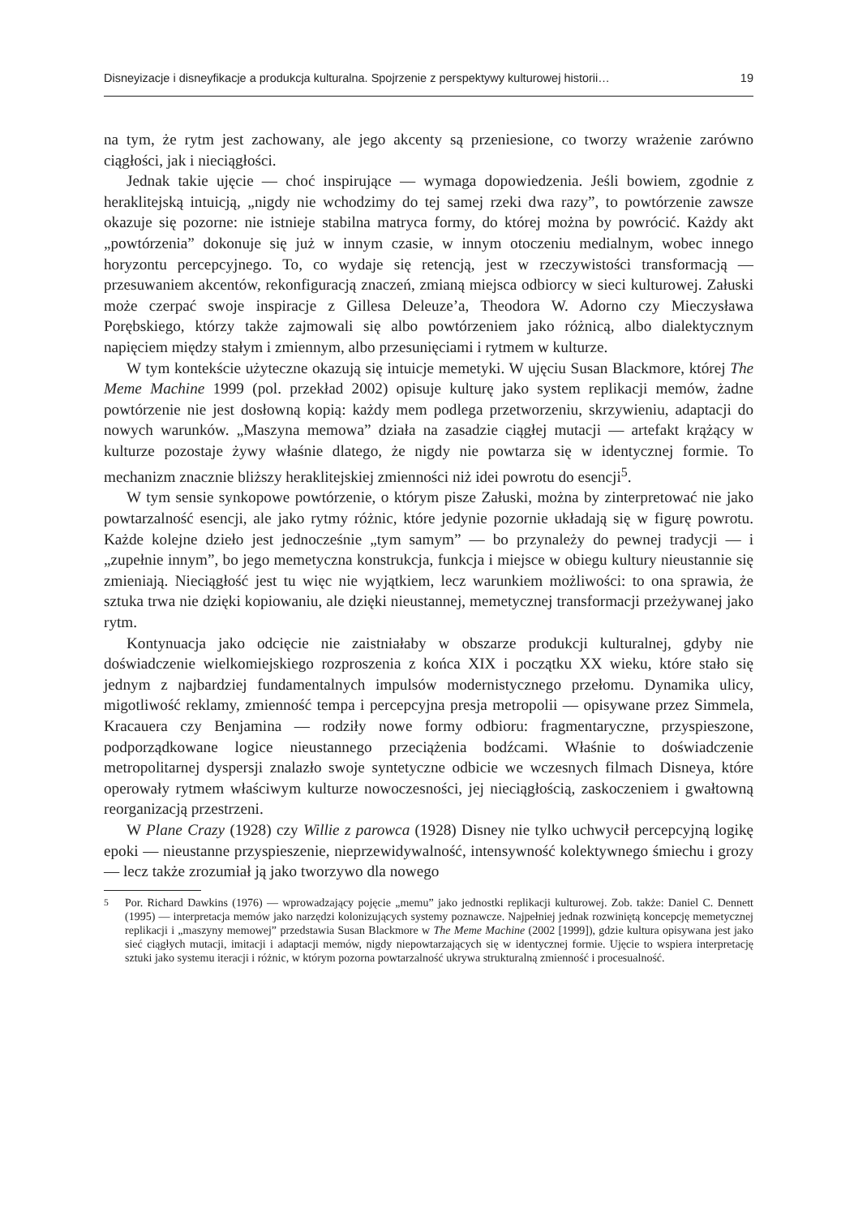Disneyizacje i disneyfikacje a produkcja kulturalna. Spojrzenie z perspektywy kulturowej historii… 19
na tym, że rytm jest zachowany, ale jego akcenty są przeniesione, co tworzy wrażenie zarówno ciągłości, jak i nieciągłości.
Jednak takie ujęcie — choć inspirujące — wymaga dopowiedzenia. Jeśli bowiem, zgodnie z heraklitejską intuicją, „nigdy nie wchodzimy do tej samej rzeki dwa razy”, to powtórzenie zawsze okazuje się pozorne: nie istnieje stabilna matryca formy, do której można by powrócić. Każdy akt „powtórzenia” dokonuje się już w innym czasie, w innym otoczeniu medialnym, wobec innego horyzontu percepcyjnego. To, co wydaje się retencją, jest w rzeczywistości transformacją — przesuwaniem akcentów, rekonfiguracją znaczeń, zmianą miejsca odbiorcy w sieci kulturowej. Załuski może czerpać swoje inspiracje z Gillesa Deleuze’a, Theodora W. Adorno czy Mieczysława Porębskiego, którzy także zajmowali się albo powtórzeniem jako różnicą, albo dialektycznym napięciem między stałym i zmiennym, albo przesunięciami i rytmem w kulturze.
W tym kontekście użyteczne okazują się intuicje memetyki. W ujęciu Susan Blackmore, której The Meme Machine 1999 (pol. przekład 2002) opisuje kulturę jako system replikacji memów, żadne powtórzenie nie jest dosłowną kopią: każdy mem podlega przetworzeniu, skrzywieniu, adaptacji do nowych warunków. „Maszyna memowa” działa na zasadzie ciągłej mutacji — artefakt krążący w kulturze pozostaje żywy właśnie dlatego, że nigdy nie powtarza się w identycznej formie. To mechanizm znacznie bliższy heraklitejskiej zmienności niż idei powrotu do esencji<sup>5</sup>.
W tym sensie synkopowe powtórzenie, o którym pisze Załuski, można by zinterpretować nie jako powtarzalność esencji, ale jako rytmy różnic, które jedynie pozornie układają się w figurę powrotu. Każde kolejne dzieło jest jednocześnie „tym samym” — bo przynależy do pewnej tradycji — i „zupełnie innym”, bo jego memetyczna konstrukcja, funkcja i miejsce w obiegu kultury nieustannie się zmieniają. Nieciągłość jest tu więc nie wyjątkiem, lecz warunkiem możliwości: to ona sprawia, że sztuka trwa nie dzięki kopiowaniu, ale dzięki nieustannej, memetycznej transformacji przeżywanej jako rytm.
Kontynuacja jako odcięcie nie zaistniałaby w obszarze produkcji kulturalnej, gdyby nie doświadczenie wielkomiejskiego rozproszenia z końca XIX i początku XX wieku, które stało się jednym z najbardziej fundamentalnych impulsów modernistycznego przełomu. Dynamika ulicy, migotliwość reklamy, zmienność tempa i percepcyjna presja metropolii — opisywane przez Simmela, Kracauera czy Benjamina — rodziły nowe formy odbioru: fragmentaryczne, przyspieszone, podporządkowane logice nieustannego przeciążenia bodźcami. Właśnie to doświadczenie metropolitarnej dyspersji znalazło swoje syntetyczne odbicie we wczesnych filmach Disneya, które operowały rytmem właściwym kulturze nowoczesności, jej nieciągłością, zaskoczeniem i gwałtowną reorganizacją przestrzeni.
W Plane Crazy (1928) czy Willie z parowca (1928) Disney nie tylko uchwycił percepcyjną logikę epoki — nieustanne przyspieszenie, nieprzewidywalność, intensywność kolektywnego śmiechu i grozy — lecz także zrozumiał ją jako tworzywo dla nowego
<sup>5</sup> Por. Richard Dawkins (1976) — wprowadzający pojęcie „memu” jako jednostki replikacji kulturowej. Zob. także: Daniel C. Dennett (1995) — interpretacja memów jako narzędzi kolonizujących systemy poznawcze. Najpełniej jednak rozwiniętą koncepcję memetycznej replikacji i „maszyny memowej” przedstawia Susan Blackmore w The Meme Machine (2002 [1999]), gdzie kultura opisywana jest jako sieć ciągłych mutacji, imitacji i adaptacji memów, nigdy niepowtarzających się w identycznej formie. Ujęcie to wspiera interpretację sztuki jako systemu iteracji i różnic, w którym pozorna powtarzalność ukrywa strukturalną zmienność i procesualność.